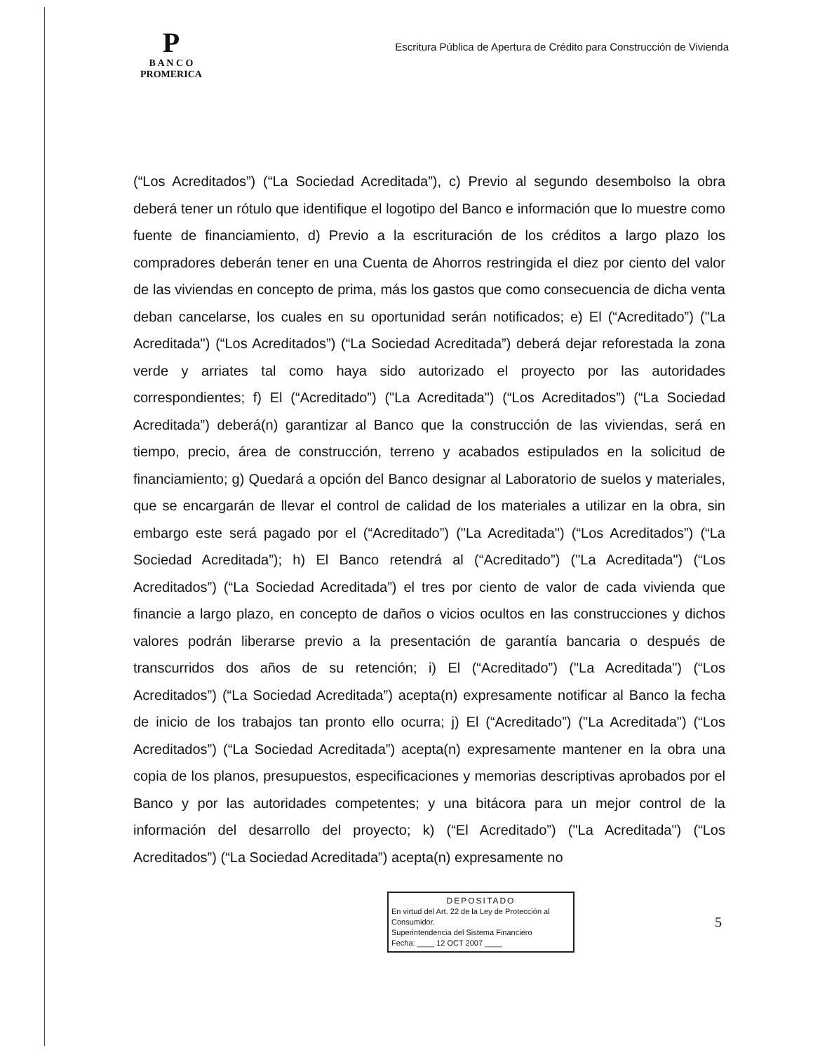P
B A N C O
PROMERICA
Escritura Pública de Apertura de Crédito para Construcción de Vivienda
(“Los Acreditados”) (“La Sociedad Acreditada”), c) Previo al segundo desembolso la obra deberá tener un rótulo que identifique el logotipo del Banco e información que lo muestre como fuente de financiamiento, d) Previo a la escrituración de los créditos a largo plazo los compradores deberán tener en una Cuenta de Ahorros restringida el diez por ciento del valor de las viviendas en concepto de prima, más los gastos que como consecuencia de dicha venta deban cancelarse, los cuales en su oportunidad serán notificados; e) El (“Acreditado”) ("La Acreditada") (“Los Acreditados”) (“La Sociedad Acreditada”) deberá dejar reforestada la zona verde y arriates tal como haya sido autorizado el proyecto por las autoridades correspondientes; f) El (“Acreditado”) ("La Acreditada") (“Los Acreditados”) (“La Sociedad Acreditada”) deberá(n) garantizar al Banco que la construcción de las viviendas, será en tiempo, precio, área de construcción, terreno y acabados estipulados en la solicitud de financiamiento; g) Quedará a opción del Banco designar al Laboratorio de suelos y materiales, que se encargarán de llevar el control de calidad de los materiales a utilizar en la obra, sin embargo este será pagado por el (“Acreditado”) ("La Acreditada") (“Los Acreditados”) (“La Sociedad Acreditada”); h) El Banco retendrá al (“Acreditado”) ("La Acreditada") (“Los Acreditados”) (“La Sociedad Acreditada”) el tres por ciento de valor de cada vivienda que financie a largo plazo, en concepto de daños o vicios ocultos en las construcciones y dichos valores podrán liberarse previo a la presentación de garantía bancaria o después de transcurridos dos años de su retención; i) El (“Acreditado”) ("La Acreditada") (“Los Acreditados”) (“La Sociedad Acreditada”) acepta(n) expresamente notificar al Banco la fecha de inicio de los trabajos tan pronto ello ocurra; j) El (“Acreditado”) ("La Acreditada") (“Los Acreditados”) (“La Sociedad Acreditada”) acepta(n) expresamente mantener en la obra una copia de los planos, presupuestos, especificaciones y memorias descriptivas aprobados por el Banco y por las autoridades competentes; y una bitácora para un mejor control de la información del desarrollo del proyecto; k) (“El Acreditado”) ("La Acreditada") (“Los Acreditados”) (“La Sociedad Acreditada”) acepta(n) expresamente no
DEPOSITADO
En virtud del Art. 22 de la Ley de Protección al Consumidor.
Superintendencia del Sistema Financiero
Fecha: ____ 12 OCT 2007 ____
5